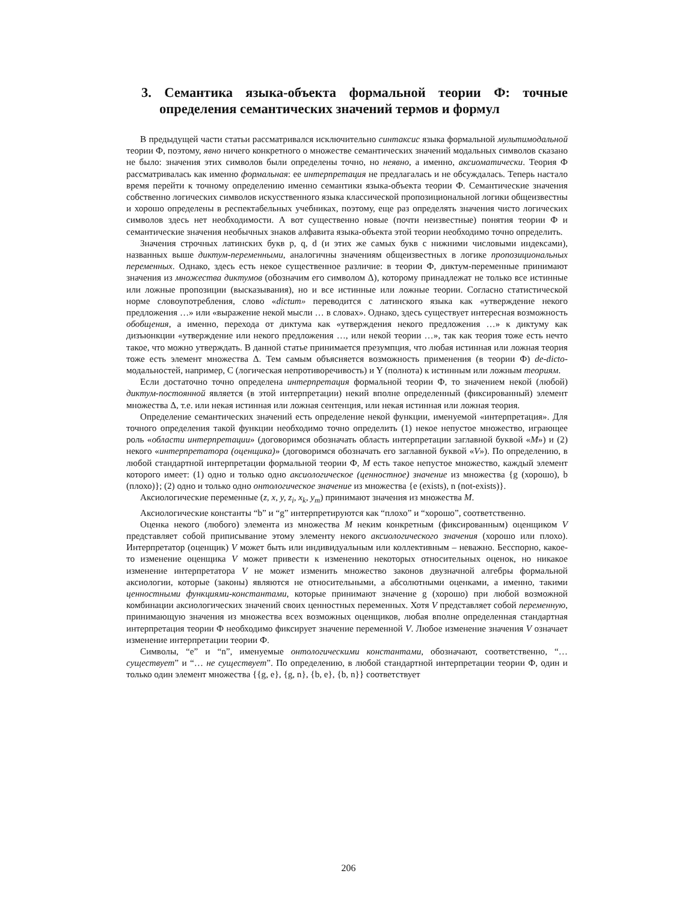3. Семантика языка-объекта формальной теории Ф: точные определения семантических значений термов и формул
В предыдущей части статьи рассматривался исключительно синтаксис языка формальной мультимодальной теории Ф, поэтому, явно ничего конкретного о множестве семантических значений модальных символов сказано не было: значения этих символов были определены точно, но неявно, а именно, аксиоматически. Теория Ф рассматривалась как именно формальная: ее интерпретация не предлагалась и не обсуждалась. Теперь настало время перейти к точному определению именно семантики языка-объекта теории Ф. Семантические значения собственно логических символов искусственного языка классической пропозициональной логики общеизвестны и хорошо определены в респектабельных учебниках, поэтому, еще раз определять значения чисто логических символов здесь нет необходимости. А вот существенно новые (почти неизвестные) понятия теории Ф и семантические значения необычных знаков алфавита языка-объекта этой теории необходимо точно определить.
Значения строчных латинских букв p, q, d (и этих же самых букв с нижними числовыми индексами), названных выше диктум-переменными, аналогичны значениям общеизвестных в логике пропозициональных переменных. Однако, здесь есть некое существенное различие: в теории Ф, диктум-переменные принимают значения из множества диктумов (обозначим его символом Δ), которому принадлежат не только все истинные или ложные пропозиции (высказывания), но и все истинные или ложные теории. Согласно статистической норме словоупотребления, слово «dictum» переводится с латинского языка как «утверждение некого предложения …» или «выражение некой мысли … в словах». Однако, здесь существует интересная возможность обобщения, а именно, перехода от диктума как «утверждения некого предложения …» к диктуму как дизъюнкции «утверждение или некого предложения …, или некой теории …», так как теория тоже есть нечто такое, что можно утверждать. В данной статье принимается презумпция, что любая истинная или ложная теория тоже есть элемент множества Δ. Тем самым объясняется возможность применения (в теории Ф) de-dicto-модальностей, например, C (логическая непротиворечивость) и Y (полнота) к истинным или ложным теориям.
Если достаточно точно определена интерпретация формальной теории Ф, то значением некой (любой) диктум-постоянной является (в этой интерпретации) некий вполне определенный (фиксированный) элемент множества Δ, т.е. или некая истинная или ложная сентенция, или некая истинная или ложная теория.
Определение семантических значений есть определение некой функции, именуемой «интерпретация». Для точного определения такой функции необходимо точно определить (1) некое непустое множество, играющее роль «области интерпретации» (договоримся обозначать область интерпретации заглавной буквой «M») и (2) некого «интерпретатора (оценщика)» (договоримся обозначать его заглавной буквой «V»). По определению, в любой стандартной интерпретации формальной теории Ф, M есть такое непустое множество, каждый элемент которого имеет: (1) одно и только одно аксиологическое (ценностное) значение из множества {g (хорошо), b (плохо)}; (2) одно и только одно онтологическое значение из множества {e (exists), n (not-exists)}.
Аксиологические переменные (z, x, y, z<sub>i</sub>, x<sub>k</sub>, y<sub>m</sub>) принимают значения из множества M.
Аксиологические константы “b” и “g” интерпретируются как “плохо” и “хорошо”, соответственно.
Оценка некого (любого) элемента из множества M неким конкретным (фиксированным) оценщиком V представляет собой приписывание этому элементу некого аксиологического значения (хорошо или плохо). Интерпретатор (оценщик) V может быть или индивидуальным или коллективным – неважно. Бесспорно, какое-то изменение оценщика V может привести к изменению некоторых относительных оценок, но никакое изменение интерпретатора V не может изменить множество законов двузначной алгебры формальной аксиологии, которые (законы) являются не относительными, а абсолютными оценками, а именно, такими ценностными функциями-константами, которые принимают значение g (хорошо) при любой возможной комбинации аксиологических значений своих ценностных переменных. Хотя V представляет собой переменную, принимающую значения из множества всех возможных оценщиков, любая вполне определенная стандартная интерпретация теории Ф необходимо фиксирует значение переменной V. Любое изменение значения V означает изменение интерпретации теории Ф.
Символы, “e” и “n”, именуемые онтологическими константами, обозначают, соответственно, “… существует” и “… не существует”. По определению, в любой стандартной интерпретации теории Ф, один и только один элемент множества {{g, e}, {g, n}, {b, e}, {b, n}} соответствует
206